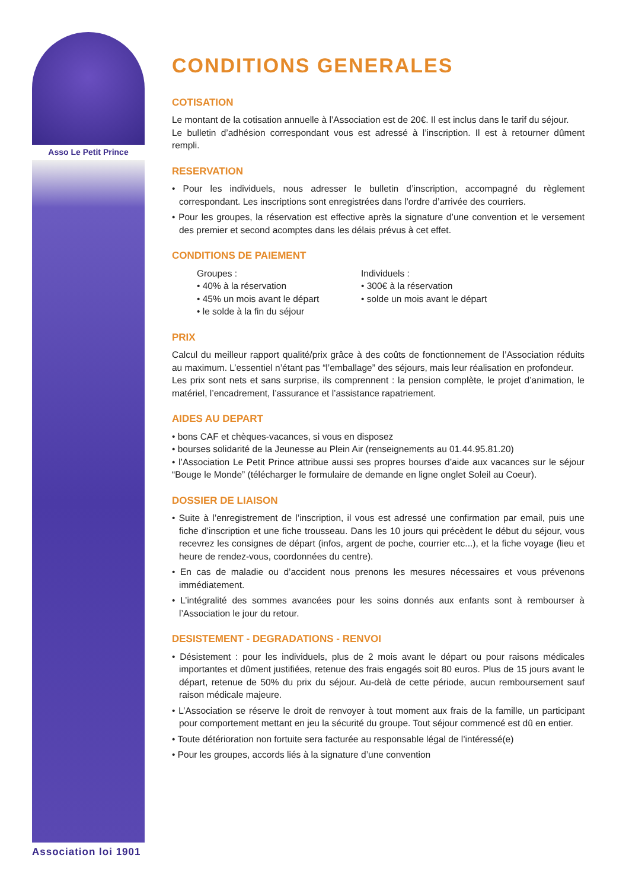Asso Le Petit Prince
Association loi 1901
CONDITIONS GENERALES
COTISATION
Le montant de la cotisation annuelle à l’Association est de 20€. Il est inclus dans le tarif du séjour.
Le bulletin d’adhésion correspondant vous est adressé à l’inscription. Il est à retourner dûment rempli.
RESERVATION
• Pour les individuels, nous adresser le bulletin d’inscription, accompagné du règlement correspondant. Les inscriptions sont enregistrées dans l’ordre d’arrivée des courriers.
• Pour les groupes, la réservation est effective après la signature d’une convention et le versement des premier et second acomptes dans les délais prévus à cet effet.
CONDITIONS DE PAIEMENT
Groupes :
• 40% à la réservation
• 45% un mois avant le départ
• le solde à la fin du séjour
Individuels :
• 300€ à la réservation
• solde un mois avant le départ
PRIX
Calcul du meilleur rapport qualité/prix grâce à des coûts de fonctionnement de l’Association réduits au maximum. L’essentiel n’étant pas “l’emballage” des séjours, mais leur réalisation en profondeur.
Les prix sont nets et sans surprise, ils comprennent : la pension complète, le projet d’animation, le matériel, l’encadrement, l’assurance et l’assistance rapatriement.
AIDES AU DEPART
• bons CAF et chèques-vacances, si vous en disposez
• bourses solidarité de la Jeunesse au Plein Air (renseignements au 01.44.95.81.20)
• l’Association Le Petit Prince attribue aussi ses propres bourses d’aide aux vacances sur le séjour “Bouge le Monde” (télécharger le formulaire de demande en ligne onglet Soleil au Coeur).
DOSSIER DE LIAISON
• Suite à l’enregistrement de l’inscription, il vous est adressé une confirmation par email, puis une fiche d’inscription et une fiche trousseau. Dans les 10 jours qui précèdent le début du séjour, vous recevrez les consignes de départ (infos, argent de poche, courrier etc...), et la fiche voyage (lieu et heure de rendez-vous, coordonnées du centre).
• En cas de maladie ou d’accident nous prenons les mesures nécessaires et vous prévenons immédiatement.
• L’intégralité des sommes avancées pour les soins donnés aux enfants sont à rembourser à l’Association le jour du retour.
DESISTEMENT - DEGRADATIONS - RENVOI
• Désistement : pour les individuels, plus de 2 mois avant le départ ou pour raisons médicales importantes et dûment justifiées, retenue des frais engagés soit 80 euros. Plus de 15 jours avant le départ, retenue de 50% du prix du séjour. Au-delà de cette période, aucun remboursement sauf raison médicale majeure.
• L’Association se réserve le droit de renvoyer à tout moment aux frais de la famille, un participant pour comportement mettant en jeu la sécurité du groupe. Tout séjour commencé est dû en entier.
• Toute détérioration non fortuite sera facturée au responsable légal de l’intéressé(e)
• Pour les groupes, accords liés à la signature d’une convention